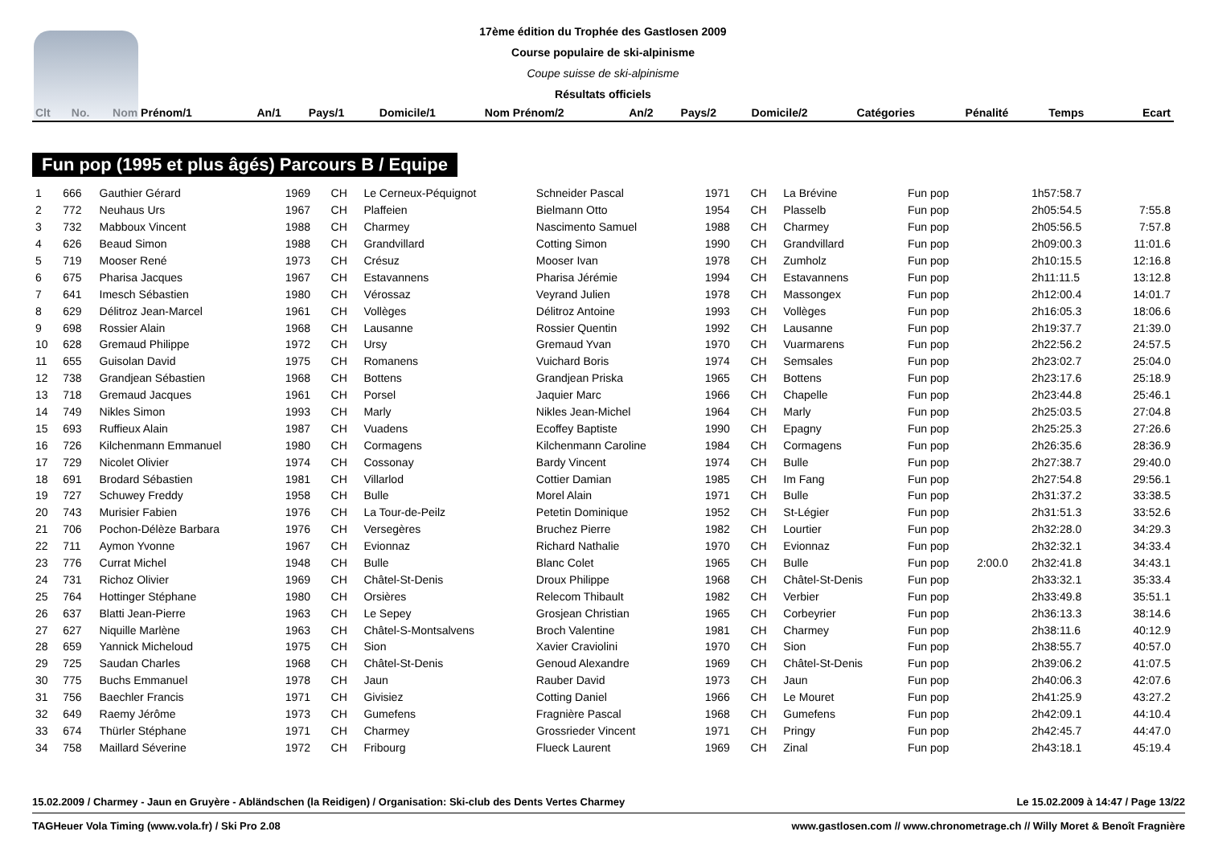17ème édition du Trophée des Gastlosen 2009
Course populaire de ski-alpinisme
Coupe suisse de ski-alpinisme
Résultats officiels
| Clt | No. | Nom Prénom/1 | An/1 | Pays/1 | Domicile/1 | Nom Prénom/2 | An/2 | Pays/2 | Domicile/2 | Catégories | Pénalité | Temps | Ecart |
| --- | --- | --- | --- | --- | --- | --- | --- | --- | --- | --- | --- | --- | --- |
Fun pop (1995 et plus âgés) Parcours B / Equipe
| 1 | 666 | Gauthier Gérard | 1969 | CH | Le Cerneux-Péquignot | Schneider Pascal | 1971 | CH | La Brévine | Fun pop | | 1h57:58.7 | |
| 2 | 772 | Neuhaus Urs | 1967 | CH | Plaffeien | Bielmann Otto | 1954 | CH | Plasselb | Fun pop | | 2h05:54.5 | 7:55.8 |
| 3 | 732 | Mabboux Vincent | 1988 | CH | Charmey | Nascimento Samuel | 1988 | CH | Charmey | Fun pop | | 2h05:56.5 | 7:57.8 |
| 4 | 626 | Beaud Simon | 1988 | CH | Grandvillard | Cotting Simon | 1990 | CH | Grandvillard | Fun pop | | 2h09:00.3 | 11:01.6 |
| 5 | 719 | Mooser René | 1973 | CH | Crésuz | Mooser Ivan | 1978 | CH | Zumholz | Fun pop | | 2h10:15.5 | 12:16.8 |
| 6 | 675 | Pharisa Jacques | 1967 | CH | Estavannens | Pharisa Jérémie | 1994 | CH | Estavannens | Fun pop | | 2h11:11.5 | 13:12.8 |
| 7 | 641 | Imesch Sébastien | 1980 | CH | Vérossaz | Veyrand Julien | 1978 | CH | Massongex | Fun pop | | 2h12:00.4 | 14:01.7 |
| 8 | 629 | Délitroz Jean-Marcel | 1961 | CH | Vollèges | Délitroz Antoine | 1993 | CH | Vollèges | Fun pop | | 2h16:05.3 | 18:06.6 |
| 9 | 698 | Rossier Alain | 1968 | CH | Lausanne | Rossier Quentin | 1992 | CH | Lausanne | Fun pop | | 2h19:37.7 | 21:39.0 |
| 10 | 628 | Gremaud Philippe | 1972 | CH | Ursy | Gremaud Yvan | 1970 | CH | Vuarmarens | Fun pop | | 2h22:56.2 | 24:57.5 |
| 11 | 655 | Guisolan David | 1975 | CH | Romanens | Vuichard Boris | 1974 | CH | Semsales | Fun pop | | 2h23:02.7 | 25:04.0 |
| 12 | 738 | Grandjean Sébastien | 1968 | CH | Bottens | Grandjean Priska | 1965 | CH | Bottens | Fun pop | | 2h23:17.6 | 25:18.9 |
| 13 | 718 | Gremaud Jacques | 1961 | CH | Porsel | Jaquier Marc | 1966 | CH | Chapelle | Fun pop | | 2h23:44.8 | 25:46.1 |
| 14 | 749 | Nikles Simon | 1993 | CH | Marly | Nikles Jean-Michel | 1964 | CH | Marly | Fun pop | | 2h25:03.5 | 27:04.8 |
| 15 | 693 | Ruffieux Alain | 1987 | CH | Vuadens | Ecoffey Baptiste | 1990 | CH | Epagny | Fun pop | | 2h25:25.3 | 27:26.6 |
| 16 | 726 | Kilchenmann Emmanuel | 1980 | CH | Cormagens | Kilchenmann Caroline | 1984 | CH | Cormagens | Fun pop | | 2h26:35.6 | 28:36.9 |
| 17 | 729 | Nicolet Olivier | 1974 | CH | Cossonay | Bardy Vincent | 1974 | CH | Bulle | Fun pop | | 2h27:38.7 | 29:40.0 |
| 18 | 691 | Brodard Sébastien | 1981 | CH | Villarlod | Cottier Damian | 1985 | CH | Im Fang | Fun pop | | 2h27:54.8 | 29:56.1 |
| 19 | 727 | Schuwey Freddy | 1958 | CH | Bulle | Morel Alain | 1971 | CH | Bulle | Fun pop | | 2h31:37.2 | 33:38.5 |
| 20 | 743 | Murisier Fabien | 1976 | CH | La Tour-de-Peilz | Petetin Dominique | 1952 | CH | St-Légier | Fun pop | | 2h31:51.3 | 33:52.6 |
| 21 | 706 | Pochon-Délèze Barbara | 1976 | CH | Versegères | Bruchez Pierre | 1982 | CH | Lourtier | Fun pop | | 2h32:28.0 | 34:29.3 |
| 22 | 711 | Aymon Yvonne | 1967 | CH | Evionnaz | Richard Nathalie | 1970 | CH | Evionnaz | Fun pop | | 2h32:32.1 | 34:33.4 |
| 23 | 776 | Currat Michel | 1948 | CH | Bulle | Blanc Colet | 1965 | CH | Bulle | Fun pop | 2:00.0 | 2h32:41.8 | 34:43.1 |
| 24 | 731 | Richoz Olivier | 1969 | CH | Châtel-St-Denis | Droux Philippe | 1968 | CH | Châtel-St-Denis | Fun pop | | 2h33:32.1 | 35:33.4 |
| 25 | 764 | Hottinger Stéphane | 1980 | CH | Orsières | Relecom Thibault | 1982 | CH | Verbier | Fun pop | | 2h33:49.8 | 35:51.1 |
| 26 | 637 | Blatti Jean-Pierre | 1963 | CH | Le Sepey | Grosjean Christian | 1965 | CH | Corbeyrier | Fun pop | | 2h36:13.3 | 38:14.6 |
| 27 | 627 | Niquille Marlène | 1963 | CH | Châtel-S-Montsalvens | Broch Valentine | 1981 | CH | Charmey | Fun pop | | 2h38:11.6 | 40:12.9 |
| 28 | 659 | Yannick Micheloud | 1975 | CH | Sion | Xavier Craviolini | 1970 | CH | Sion | Fun pop | | 2h38:55.7 | 40:57.0 |
| 29 | 725 | Saudan Charles | 1968 | CH | Châtel-St-Denis | Genoud Alexandre | 1969 | CH | Châtel-St-Denis | Fun pop | | 2h39:06.2 | 41:07.5 |
| 30 | 775 | Buchs Emmanuel | 1978 | CH | Jaun | Rauber David | 1973 | CH | Jaun | Fun pop | | 2h40:06.3 | 42:07.6 |
| 31 | 756 | Baechler Francis | 1971 | CH | Givisiez | Cotting Daniel | 1966 | CH | Le Mouret | Fun pop | | 2h41:25.9 | 43:27.2 |
| 32 | 649 | Raemy Jérôme | 1973 | CH | Gumefens | Fragnière Pascal | 1968 | CH | Gumefens | Fun pop | | 2h42:09.1 | 44:10.4 |
| 33 | 674 | Thürler Stéphane | 1971 | CH | Charmey | Grossrieder Vincent | 1971 | CH | Pringy | Fun pop | | 2h42:45.7 | 44:47.0 |
| 34 | 758 | Maillard Séverine | 1972 | CH | Fribourg | Flueck Laurent | 1969 | CH | Zinal | Fun pop | | 2h43:18.1 | 45:19.4 |
15.02.2009 / Charmey - Jaun en Gruyère - Abländschen (la Reidigen) / Organisation: Ski-club des Dents Vertes Charmey Le 15.02.2009 à 14:47 / Page 13/22
TAGHeuer Vola Timing (www.vola.fr) / Ski Pro 2.08 www.gastlosen.com // www.chronometrage.ch // Willy Moret & Benoît Fragnière